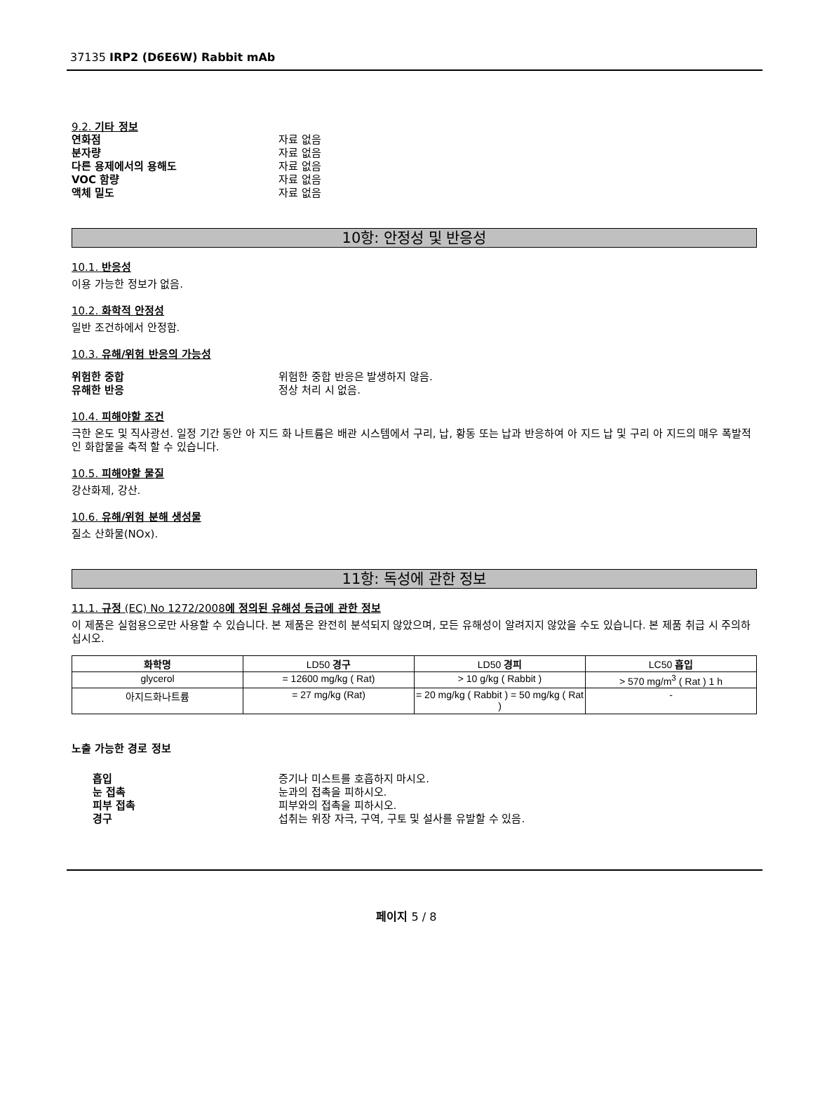37135 IRP2 (D6E6W) Rabbit mAb
9.2. 기타 정보
연화점 자료 없음
분자량 자료 없음
다른 용제에서의 용해도 자료 없음
VOC 함량 자료 없음
액체 밀도 자료 없음
10항: 안정성 및 반응성
10.1. 반응성
이용 가능한 정보가 없음.
10.2. 화학적 안정성
일반 조건하에서 안정함.
10.3. 유해/위험 반응의 가능성
위험한 중합 위험한 중합 반응은 발생하지 않음.
유해한 반응 정상 처리 시 없음.
10.4. 피해야할 조건
극한 온도 및 직사광선. 일정 기간 동안 아 지드 화 나트륨은 배관 시스템에서 구리, 납, 황동 또는 납과 반응하여 아 지드 납 및 구리 아 지드의 매우 폭발적인 화합물을 축적 할 수 있습니다.
10.5. 피해야할 물질
강산화제, 강산.
10.6. 유해/위험 분해 생성물
질소 산화물(NOx).
11항: 독성에 관한 정보
11.1. 규정 (EC) No 1272/2008에 정의된 유해성 등급에 관한 정보
이 제품은 실험용으로만 사용할 수 있습니다. 본 제품은 완전히 분석되지 않았으며, 모든 유해성이 알려지지 않았을 수도 있습니다. 본 제품 취급 시 주의하십시오.
| 화학명 | LD50 경구 | LD50 경피 | LC50 흡입 |
| --- | --- | --- | --- |
| glycerol | = 12600 mg/kg ( Rat) | > 10 g/kg ( Rabbit ) | > 570 mg/m<sup>3</sup> ( Rat ) 1 h |
| 아지드화나트륨 | = 27 mg/kg (Rat) | = 20 mg/kg ( Rabbit ) = 50 mg/kg ( Rat ) | - |
노출 가능한 경로 정보
흡입 증기나 미스트를 호흡하지 마시오.
눈 접촉 눈과의 접촉을 피하시오.
피부 접촉 피부와의 접촉을 피하시오.
경구 섭취는 위장 자극, 구역, 구토 및 설사를 유발할 수 있음.
페이지 5 / 8